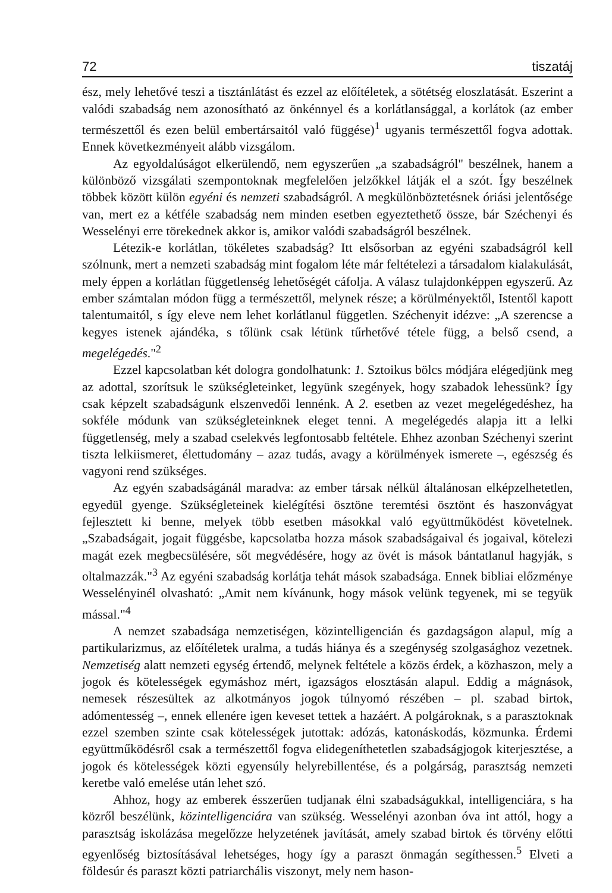72 tiszatáj
ész, mely lehetővé teszi a tisztánlátást és ezzel az előítéletek, a sötétség eloszlatását. Eszerint a valódi szabadság nem azonosítható az önkénnyel és a korlátlansággal, a korlátok (az ember természettől és ezen belül embertársaitól való függése)<sup>1</sup> ugyanis természettől fogva adottak. Ennek következményeit alább vizsgálom.
Az egyoldalúságot elkerülendő, nem egyszerűen „a szabadságról" beszélnek, hanem a különböző vizsgálati szempontoknak megfelelően jelzőkkel látják el a szót. Így beszélnek többek között külön egyéni és nemzeti szabadságról. A megkülönböztetésnek óriási jelentősége van, mert ez a kétféle szabadság nem minden esetben egyeztethető össze, bár Széchenyi és Wesselényi erre törekednek akkor is, amikor valódi szabadságról beszélnek.
Létezik-e korlátlan, tökéletes szabadság? Itt elsősorban az egyéni szabadságról kell szólnunk, mert a nemzeti szabadság mint fogalom léte már feltételezi a társadalom kialakulását, mely éppen a korlátlan függetlenség lehetőségét cáfolja. A válasz tulajdonképpen egyszerű. Az ember számtalan módon függ a természettől, melynek része; a körülményektől, Istentől kapott talentumaitól, s így eleve nem lehet korlátlanul független. Széchenyit idézve: „A szerencse a kegyes istenek ajándéka, s tőlünk csak létünk tűrhetővé tétele függ, a belső csend, a megelégedés."<sup>2</sup>
Ezzel kapcsolatban két dologra gondolhatunk: 1. Sztoikus bölcs módjára elégedjünk meg az adottal, szorítsuk le szükségleteinket, legyünk szegények, hogy szabadok lehessünk? Így csak képzelt szabadságunk elszenvedői lennénk. A 2. esetben az vezet megelégedéshez, ha sokféle módunk van szükségleteinknek eleget tenni. A megelégedés alapja itt a lelki függetlenség, mely a szabad cselekvés legfontosabb feltétele. Ehhez azonban Széchenyi szerint tiszta lelkiismeret, élettudomány – azaz tudás, avagy a körülmények ismerete –, egészség és vagyoni rend szükséges.
Az egyén szabadságánál maradva: az ember társak nélkül általánosan elképzelhetetlen, egyedül gyenge. Szükségleteinek kielégítési ösztöne teremtési ösztönt és haszonvágyat fejlesztett ki benne, melyek több esetben másokkal való együttműködést követelnek. „Szabadságait, jogait függésbe, kapcsolatba hozza mások szabadságaival és jogaival, kötelezi magát ezek megbecsülésére, sőt megvédésére, hogy az övét is mások bántatlanul hagyják, s oltalmazzák."<sup>3</sup> Az egyéni szabadság korlátja tehát mások szabadsága. Ennek bibliai előzménye Wesselényinél olvasható: „Amit nem kívánunk, hogy mások velünk tegyenek, mi se tegyük mással."<sup>4</sup>
A nemzet szabadsága nemzetiségen, közintelligencián és gazdagságon alapul, míg a partikularizmus, az előítéletek uralma, a tudás hiánya és a szegénység szolgasághoz vezetnek. Nemzetiség alatt nemzeti egység értendő, melynek feltétele a közös érdek, a közhaszon, mely a jogok és kötelességek egymáshoz mért, igazságos elosztásán alapul. Eddig a mágnások, nemesek részesültek az alkotmányos jogok túlnyomó részében – pl. szabad birtok, adómentesség –, ennek ellenére igen keveset tettek a hazáért. A polgároknak, s a parasztoknak ezzel szemben szinte csak kötelességek jutottak: adózás, katonáskodás, közmunka. Érdemi együttműködésről csak a természettől fogva elidegeníthetetlen szabadságjogok kiterjesztése, a jogok és kötelességek közti egyensúly helyrebillentése, és a polgárság, parasztság nemzeti keretbe való emelése után lehet szó.
Ahhoz, hogy az emberek ésszerűen tudjanak élni szabadságukkal, intelligenciára, s ha közről beszélünk, közintelligenciára van szükség. Wesselényi azonban óva int attól, hogy a parasztság iskolázása megelőzze helyzetének javítását, amely szabad birtok és törvény előtti egyenlőség biztosításával lehetséges, hogy így a paraszt önmagán segíthessen.<sup>5</sup> Elveti a földesúr és paraszt közti patriarchális viszonyt, mely nem hason-